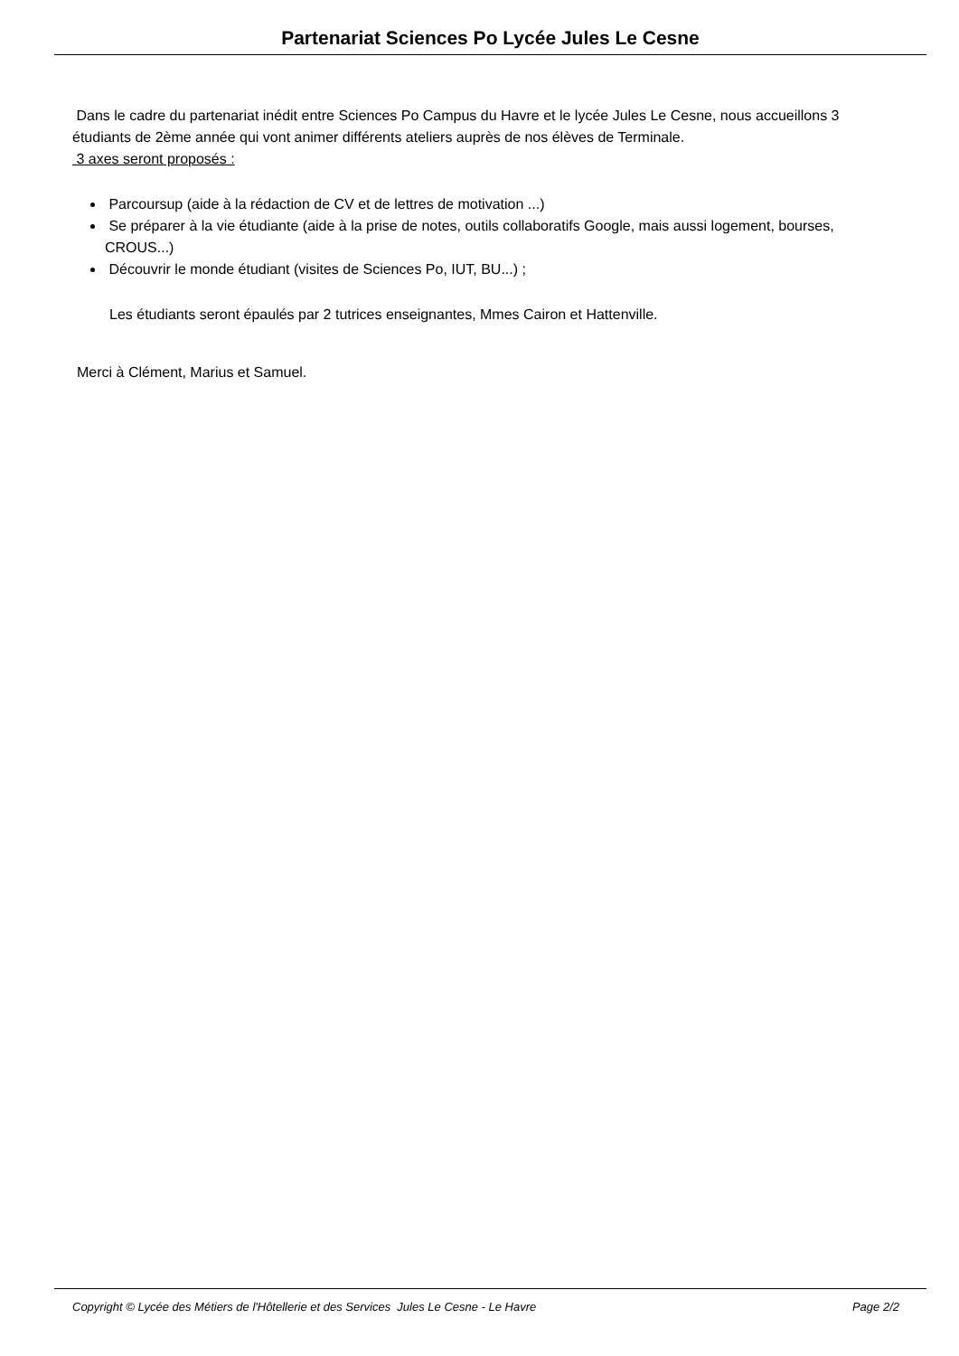Partenariat Sciences Po Lycée Jules Le Cesne
Dans le cadre du partenariat inédit entre Sciences Po Campus du Havre et le lycée Jules Le Cesne, nous accueillons 3 étudiants de 2ème année qui vont animer différents ateliers auprès de nos élèves de Terminale.
3 axes seront proposés :
Parcoursup (aide à la rédaction de CV et de lettres de motivation ...)
Se préparer à la vie étudiante (aide à la prise de notes, outils collaboratifs Google, mais aussi logement, bourses, CROUS...)
Découvrir le monde étudiant (visites de Sciences Po, IUT, BU...) ;
Les étudiants seront épaulés par 2 tutrices enseignantes, Mmes Cairon et Hattenville.
Merci à Clément, Marius et Samuel.
Copyright © Lycée des Métiers de l'Hôtellerie et des Services Jules Le Cesne - Le Havre Page 2/2